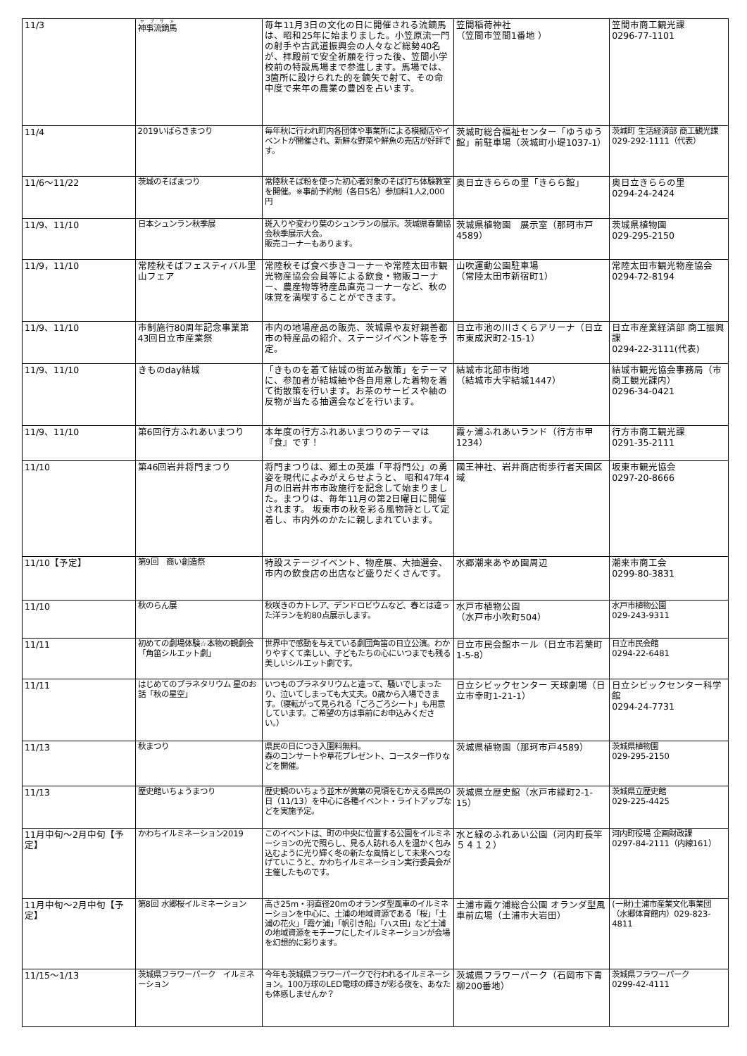| 11/3 | 神事流鏑馬 | 毎年11月3日の文化の日に開催される流鏑馬は、昭和25年に始まりました。小笠原流一門の射手や古武道振興会の人々など総勢40名が、拝殿前で安全祈願を行った後、笠間小学校前の特設馬場まで参進します。馬場では、3箇所に設けられた的を鏑矢で射て、その命中度で来年の農業の豊凶を占います。 | 笠間稲荷神社 （笠間市笠間1番地 ） | 笠間市商工観光課 0296-77-1101 |
| 11/4 | 2019いばらきまつり | 毎年秋に行われ町内各団体や事業所による模擬店やイベントが開催され、新鮮な野菜や鮮魚の売店が好評です。 | 茨城町総合福祉センター「ゆうゆう館」前駐車場（茨城町小堤1037-1） | 茨城町 生活経済部 商工観光課 029-292-1111（代表） |
| 11/6～11/22 | 茨城のそばまつり | 常陸秋そば粉を使った初心者対象のそば打ち体験教室を開催。※事前予約制（各日5名）参加料1人2,000円 | 奥日立きららの里「きらら館」 | 奥日立きららの里 0294-24-2424 |
| 11/9、11/10 | 日本シュンラン秋季展 | 斑入りや変わり葉のシュンランの展示。茨城県春蘭協会秋季展示大会。 販売コーナーもあります。 | 茨城県植物園 展示室（那珂市戸4589） | 茨城県植物園 029-295-2150 |
| 11/9，11/10 | 常陸秋そばフェスティバル里山フェア | 常陸秋そば食べ歩きコーナーや常陸太田市観光物産協会会員等による飲食・物販コーナー、農産物等特産品直売コーナーなど、秋の味覚を満喫することができます。 | 山吹運動公園駐車場 （常陸太田市新宿町1） | 常陸太田市観光物産協会 0294-72-8194 |
| 11/9、11/10 | 市制施行80周年記念事業第43回日立市産業祭 | 市内の地場産品の販売、茨城県や友好親善都市の特産品の紹介、ステージイベント等を予定。 | 日立市池の川さくらアリーナ（日立市東成沢町2-15-1） | 日立市産業経済部 商工振興課 0294-22-3111(代表) |
| 11/9、11/10 | きものday結城 | 「きものを着て結城の街並み散策」をテーマに、参加者が結城紬や各自用意した着物を着て街散策を行います。お茶のサービスや紬の反物が当たる抽選会などを行います。 | 結城市北部市街地 （結城市大字結城1447） | 結城市観光協会事務局（市商工観光課内） 0296-34-0421 |
| 11/9、11/10 | 第6回行方ふれあいまつり | 本年度の行方ふれあいまつりのテーマは『食』です！ | 霞ヶ浦ふれあいランド（行方市甲1234） | 行方市商工観光課 0291-35-2111 |
| 11/10 | 第46回岩井将門まつり | 将門まつりは、郷土の英雄「平将門公」の勇姿を現代によみがえらせようと、 昭和47年4月の旧岩井市市政施行を記念して始まりました。まつりは、毎年11月の第2日曜日に開催されます。 坂東市の秋を彩る風物詩として定着し、市内外のかたに親しまれています。 | 國王神社、岩井商店街歩行者天国区域 | 坂東市観光協会 0297-20-8666 |
| 11/10【予定】 | 第9回 商い創造祭 | 特設ステージイベント、物産展、大抽選会、市内の飲食店の出店など盛りだくさんです。 | 水郷潮来あやめ園周辺 | 潮来市商工会 0299-80-3831 |
| 11/10 | 秋のらん展 | 秋咲きのカトレア、デンドロビウムなど、春とは違った洋ランを約80点展示します。 | 水戸市植物公園 （水戸市小吹町504） | 水戸市植物公園 029-243-9311 |
| 11/11 | 初めての劇場体験☆本物の観劇会「角笛シルエット劇」 | 世界中で感動を与えている劇団角笛の日立公演。わかりやすくて楽しい、子どもたちの心にいつまでも残る美しいシルエット劇です。 | 日立市民会館ホール（日立市若葉町1-5-8） | 日立市民会館 0294-22-6481 |
| 11/11 | はじめてのプラネタリウム 星のお話「秋の星空」 | いつものプラネタリウムと違って、騒いでしまったり、泣いてしまっても大丈夫。0歳から入場できます。（寝転がって見られる「ごろごろシート」も用意しています。ご希望の方は事前にお申込みください。） | 日立シビックセンター 天球劇場（日立市幸町1-21-1） | 日立シビックセンター科学館 0294-24-7731 |
| 11/13 | 秋まつり | 県民の日につき入園料無料。 森のコンサートや草花プレゼント、コースター作りなどを開催。 | 茨城県植物園（那珂市戸4589） | 茨城県植物園 029-295-2150 |
| 11/13 | 歴史館いちょうまつり | 歴史観のいちょう並木が黄葉の見頃をむかえる県民の日（11/13）を中心に各種イベント・ライトアップなどを実施予定。 | 茨城県立歴史館（水戸市緑町2-1-15） | 茨城県立歴史館 029-225-4425 |
| 11月中旬～2月中旬【予定】 | かわちイルミネーション2019 | このイベントは、町の中央に位置する公園をイルミネーションの光で照らし、見る人訪れる人を温かく包み込むように光り輝く冬の新たな風情として未来へつなげていこうと、かわちイルミネーション実行委員会が主催したものです。 | 水と緑のふれあい公園（河内町長竿５４１２） | 河内町役場 企画財政課 0297-84-2111（内線161） |
| 11月中旬～2月中旬【予定】 | 第8回 水郷桜イルミネーション | 高さ25m・羽直径20mのオランダ型風車のイルミネーションを中心に、土浦の地域資源である「桜」「土浦の花火」「霞ケ浦」「帆引き船」「ハス田」など土浦の地域資源をモチーフにしたイルミネーションが会場を幻想的に彩ります。 | 土浦市霞ケ浦総合公園 オランダ型風車前広場（土浦市大岩田） | (一財)土浦市産業文化事業団（水郷体育館内）029-823-4811 |
| 11/15～1/13 | 茨城県フラワーパーク イルミネーション | 今年も茨城県フラワーパークで行われるイルミネーション。100万球のLED電球の輝きが彩る夜を、あなたも体感しませんか？ | 茨城県フラワーパーク（石岡市下青柳200番地） | 茨城県フラワーパーク 0299-42-4111 |